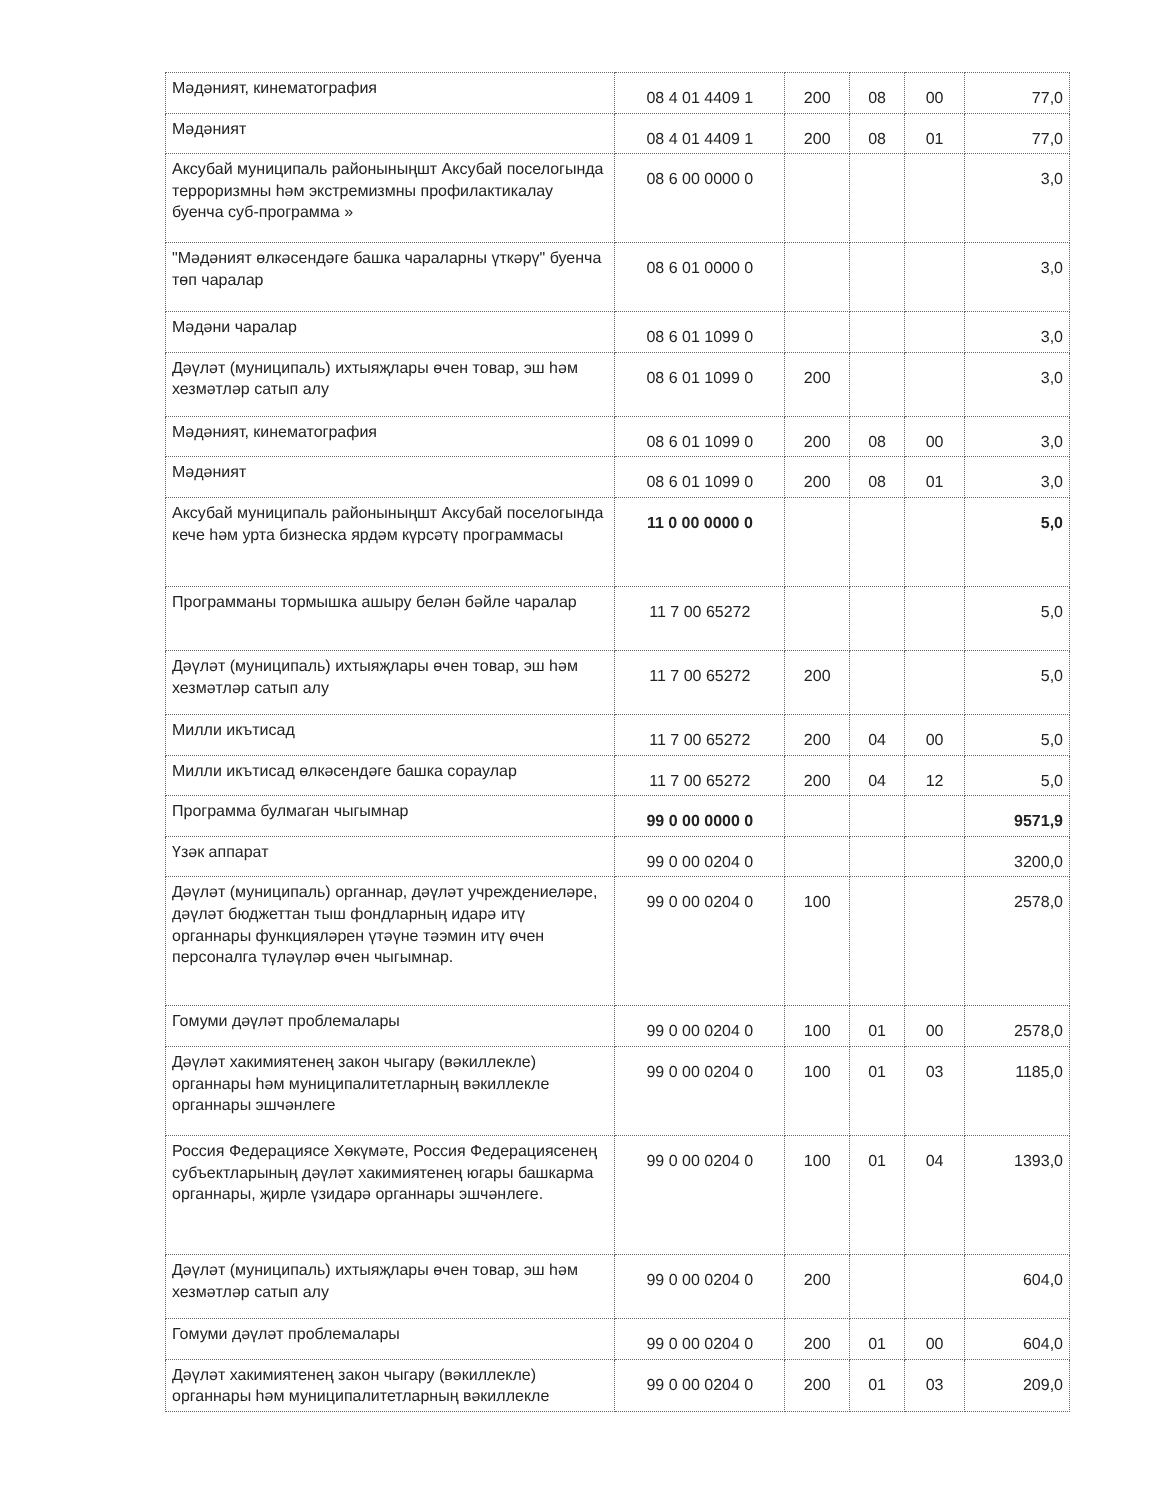| Мәдәният, кинематография | 08 4 01 4409 1 | 200 | 08 | 00 | 77,0 |
| Мәдәният | 08 4 01 4409 1 | 200 | 08 | 01 | 77,0 |
| Аксубай муниципаль районыныңшт Аксубай поселогында терроризмны һәм экстремизмны профилактикалау буенча суб-программа » | 08 6 00 0000 0 | | | | 3,0 |
| "Мәдәният өлкәсендәге башка чараларны үткәрү" буенча төп чаралар | 08 6 01 0000 0 | | | | 3,0 |
| Мәдәни чаралар | 08 6 01 1099 0 | | | | 3,0 |
| Дәүләт (муниципаль) ихтыяҗлары өчен товар, эш һәм хезмәтләр сатып алу | 08 6 01 1099 0 | 200 | | | 3,0 |
| Мәдәният, кинематография | 08 6 01 1099 0 | 200 | 08 | 00 | 3,0 |
| Мәдәният | 08 6 01 1099 0 | 200 | 08 | 01 | 3,0 |
| Аксубай муниципаль районыныңшт Аксубай поселогында кече һәм урта бизнеска ярдәм күрсәтү программасы | 11 0 00 0000 0 | | | | 5,0 |
| Программаны тормышка ашыру белән бәйле чаралар | 11 7 00 65272 | | | | 5,0 |
| Дәүләт (муниципаль) ихтыяҗлары өчен товар, эш һәм хезмәтләр сатып алу | 11 7 00 65272 | 200 | | | 5,0 |
| Милли икътисад | 11 7 00 65272 | 200 | 04 | 00 | 5,0 |
| Милли икътисад өлкәсендәге башка сораулар | 11 7 00 65272 | 200 | 04 | 12 | 5,0 |
| Программа булмаган чыгымнар | 99 0 00 0000 0 | | | | 9571,9 |
| Үзәк аппарат | 99 0 00 0204 0 | | | | 3200,0 |
| Дәүләт (муниципаль) органнар, дәүләт учреждениеләре, дәүләт бюджеттан тыш фондларның идарә итү органнары функцияләрен үтәүне тәэмин итү өчен персоналга түләүләр өчен чыгымнар. | 99 0 00 0204 0 | 100 | | | 2578,0 |
| Гомуми дәүләт проблемалары | 99 0 00 0204 0 | 100 | 01 | 00 | 2578,0 |
| Дәүләт хакимиятенең закон чыгару (вәкиллекле) органнары һәм муниципалитетларның вәкиллекле органнары эшчәнлеге | 99 0 00 0204 0 | 100 | 01 | 03 | 1185,0 |
| Россия Федерациясе Хөкүмәте, Россия Федерациясенең субъектларының дәүләт хакимиятенең югары башкарма органнары, җирле үзидарә органнары эшчәнлеге. | 99 0 00 0204 0 | 100 | 01 | 04 | 1393,0 |
| Дәүләт (муниципаль) ихтыяҗлары өчен товар, эш һәм хезмәтләр сатып алу | 99 0 00 0204 0 | 200 | | | 604,0 |
| Гомуми дәүләт проблемалары | 99 0 00 0204 0 | 200 | 01 | 00 | 604,0 |
| Дәүләт хакимиятенең закон чыгару (вәкиллекле) органнары һәм муниципалитетларның вәкиллекле | 99 0 00 0204 0 | 200 | 01 | 03 | 209,0 |